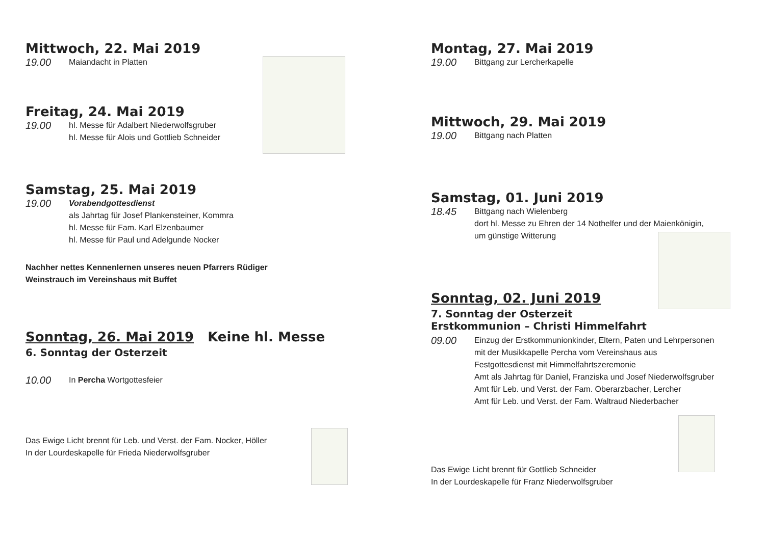Mittwoch, 22. Mai 2019
19.00
Maiandacht in Platten
Freitag, 24. Mai 2019
19.00
hl. Messe für Adalbert Niederwolfsgruber
hl. Messe für Alois und Gottlieb Schneider
Samstag, 25. Mai 2019
19.00
Vorabendgottesdienst
als Jahrtag für Josef Plankensteiner, Kommra
hl. Messe für Fam. Karl Elzenbaumer
hl. Messe für Paul und Adelgunde Nocker
Nachher nettes Kennenlernen unseres neuen Pfarrers Rüdiger
Weinstrauch im Vereinshaus mit Buffet
Sonntag, 26. Mai 2019 Keine hl. Messe
6. Sonntag der Osterzeit
10.00
In Percha Wortgottesfeier
Das Ewige Licht brennt für Leb. und Verst. der Fam. Nocker, Höller
In der Lourdeskapelle für Frieda Niederwolfsgruber
Montag, 27. Mai 2019
19.00
Bittgang zur Lercherkapelle
Mittwoch, 29. Mai 2019
19.00
Bittgang nach Platten
Samstag, 01. Juni 2019
18.45
Bittgang nach Wielenberg
dort hl. Messe zu Ehren der 14 Nothelfer und der Maienkönigin,
um günstige Witterung
Sonntag, 02. Juni 2019
7. Sonntag der Osterzeit
Erstkommunion – Christi Himmelfahrt
09.00
Einzug der Erstkommunionkinder, Eltern, Paten und Lehrpersonen
mit der Musikkapelle Percha vom Vereinshaus aus
Festgottesdienst mit Himmelfahrtszeremonie
Amt als Jahrtag für Daniel, Franziska und Josef Niederwolfsgruber
Amt für Leb. und Verst. der Fam. Oberarzbacher, Lercher
Amt für Leb. und Verst. der Fam. Waltraud Niederbacher
Das Ewige Licht brennt für Gottlieb Schneider
In der Lourdeskapelle für Franz Niederwolfsgruber